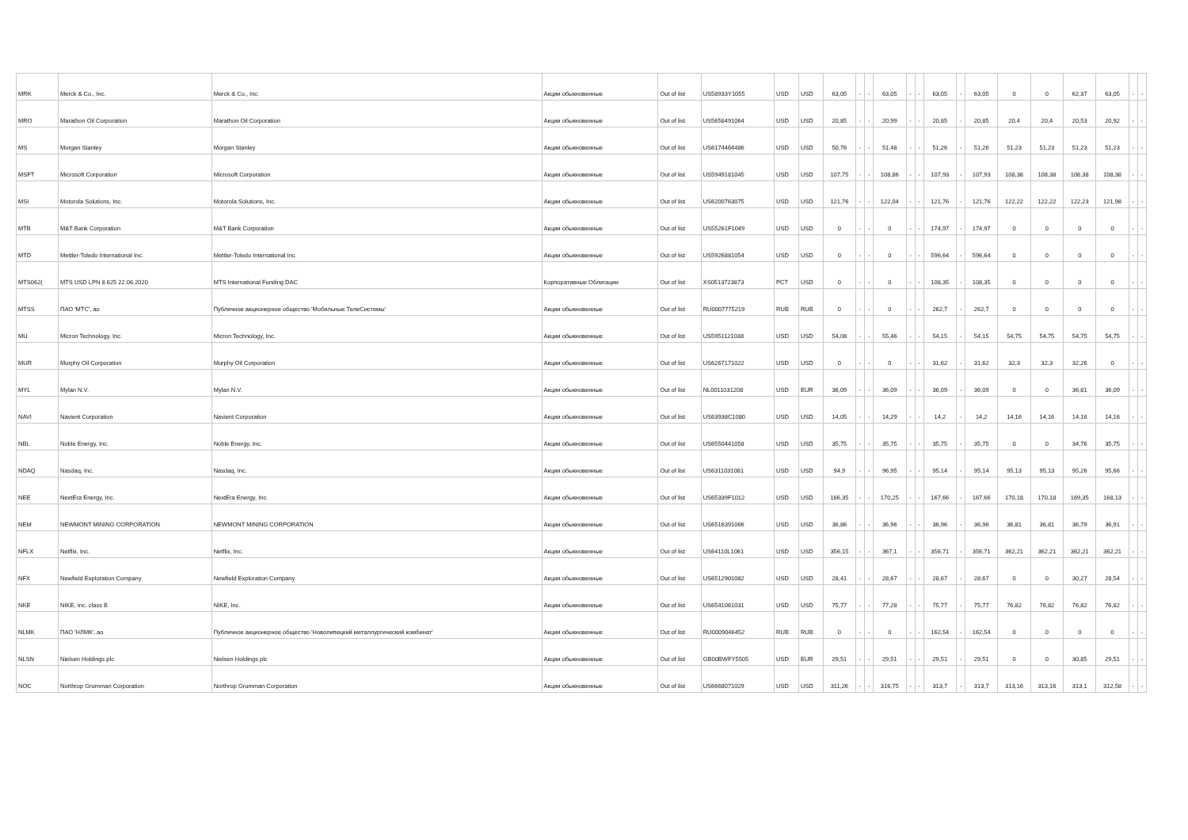| MRK | Merck & Co., Inc. | Merck & Co., Inc. | Акции обыкновенные | Out of list | US58933Y1055 | USD | USD | 63,05 | - | - | 63,05 | - | - | 63,05 | - | 63,05 | 0 | 0 | 62,37 | 63,05 | - | - |
| MRO | Marathon Oil Corporation | Marathon Oil Corporation | Акции обыкновенные | Out of list | US5658491064 | USD | USD | 20,85 | - | - | 20,99 | - | - | 20,85 | - | 20,85 | 20,4 | 20,4 | 20,53 | 20,92 | - | - |
| MS | Morgan Stanley | Morgan Stanley | Акции обыкновенные | Out of list | US6174464486 | USD | USD | 50,76 | - | - | 51,48 | - | - | 51,26 | - | 51,26 | 51,23 | 51,23 | 51,23 | 51,23 | - | - |
| MSFT | Microsoft Corporation | Microsoft Corporation | Акции обыкновенные | Out of list | US5949181045 | USD | USD | 107,75 | - | - | 108,86 | - | - | 107,93 | - | 107,93 | 108,38 | 108,38 | 108,38 | 108,38 | - | - |
| MSI | Motorola Solutions, Inc. | Motorola Solutions, Inc. | Акции обыкновенные | Out of list | US6200763075 | USD | USD | 121,76 | - | - | 122,04 | - | - | 121,76 | - | 121,76 | 122,22 | 122,22 | 122,23 | 121,98 | - | - |
| MTB | M&T Bank Corporation | M&T Bank Corporation | Акции обыкновенные | Out of list | US55261F1049 | USD | USD | 0 | - | - | 0 | - | - | 174,97 | - | 174,97 | 0 | 0 | 0 | 0 | - | - |
| MTD | Mettler-Toledo International Inc. | Mettler-Toledo International Inc. | Акции обыкновенные | Out of list | US5926881054 | USD | USD | 0 | - | - | 0 | - | - | 596,64 | - | 596,64 | 0 | 0 | 0 | 0 | - | - |
| MTS062( | MTS USD LPN 8.625 22.06.2020 | MTS International Funding DAC | Корпоративные Облигации | Out of list | XS0513723873 | PCT | USD | 0 | - | - | 0 | - | - | 108,35 | - | 108,35 | 0 | 0 | 0 | 0 | - | - |
| MTSS | ПАО 'МТС', ао | Публичное акционерное общество 'Мобильные ТелеСистемы' | Акции обыкновенные | Out of list | RU0007775219 | RUB | RUB | 0 | - | - | 0 | - | - | 262,7 | - | 262,7 | 0 | 0 | 0 | 0 | - | - |
| MU | Micron Technology, Inc. | Micron Technology, Inc. | Акции обыкновенные | Out of list | US5951121038 | USD | USD | 54,08 | - | - | 55,46 | - | - | 54,15 | - | 54,15 | 54,75 | 54,75 | 54,75 | 54,75 | - | - |
| MUR | Murphy Oil Corporation | Murphy Oil Corporation | Акции обыкновенные | Out of list | US6267171022 | USD | USD | 0 | - | - | 0 | - | - | 31,62 | - | 31,62 | 32,3 | 32,3 | 32,26 | 0 | - | - |
| MYL | Mylan N.V. | Mylan N.V. | Акции обыкновенные | Out of list | NL0011031208 | USD | EUR | 36,09 | - | - | 36,09 | - | - | 36,09 | - | 36,09 | 0 | 0 | 36,81 | 36,09 | - | - |
| NAVI | Navient Corporation | Navient Corporation | Акции обыкновенные | Out of list | US63938C1080 | USD | USD | 14,05 | - | - | 14,29 | - | - | 14,2 | - | 14,2 | 14,16 | 14,16 | 14,16 | 14,16 | - | - |
| NBL | Noble Energy, Inc. | Noble Energy, Inc. | Акции обыкновенные | Out of list | US6550441058 | USD | USD | 35,75 | - | - | 35,75 | - | - | 35,75 | - | 35,75 | 0 | 0 | 34,76 | 35,75 | - | - |
| NDAQ | Nasdaq, Inc. | Nasdaq, Inc. | Акции обыкновенные | Out of list | US6311031081 | USD | USD | 94,9 | - | - | 96,95 | - | - | 95,14 | - | 95,14 | 95,13 | 95,13 | 95,26 | 95,66 | - | - |
| NEE | NextEra Energy, Inc. | NextEra Energy, Inc. | Акции обыкновенные | Out of list | US65339F1012 | USD | USD | 166,35 | - | - | 170,25 | - | - | 167,66 | - | 167,66 | 170,18 | 170,18 | 169,35 | 168,13 | - | - |
| NEM | NEWMONT MINING CORPORATION | NEWMONT MINING CORPORATION | Акции обыкновенные | Out of list | US6516391066 | USD | USD | 36,86 | - | - | 36,96 | - | - | 36,96 | - | 36,96 | 36,81 | 36,81 | 36,79 | 36,91 | - | - |
| NFLX | Netflix, Inc. | Netflix, Inc. | Акции обыкновенные | Out of list | US64110L1061 | USD | USD | 356,15 | - | - | 367,1 | - | - | 356,71 | - | 356,71 | 362,21 | 362,21 | 362,21 | 362,21 | - | - |
| NFX | Newfield Exploration Company | Newfield Exploration Company | Акции обыкновенные | Out of list | US6512901082 | USD | USD | 28,41 | - | - | 28,67 | - | - | 28,67 | - | 28,67 | 0 | 0 | 30,27 | 28,54 | - | - |
| NKE | NIKE, Inc. class B | NIKE, Inc. | Акции обыкновенные | Out of list | US6541061031 | USD | USD | 75,77 | - | - | 77,28 | - | - | 75,77 | - | 75,77 | 76,82 | 76,82 | 76,82 | 76,82 | - | - |
| NLMK | ПАО 'НЛМК', ао | Публичное акционерное общество 'Новолипецкий металлургический комбинат' | Акции обыкновенные | Out of list | RU0009046452 | RUB | RUB | 0 | - | - | 0 | - | - | 162,54 | - | 162,54 | 0 | 0 | 0 | 0 | - | - |
| NLSN | Nielsen Holdings plc | Nielsen Holdings plc | Акции обыкновенные | Out of list | GB00BWFY5505 | USD | EUR | 29,51 | - | - | 29,51 | - | - | 29,51 | - | 29,51 | 0 | 0 | 30,85 | 29,51 | - | - |
| NOC | Northrop Grumman Corporation | Northrop Grumman Corporation | Акции обыкновенные | Out of list | US6668071029 | USD | USD | 311,26 | - | - | 316,75 | - | - | 313,7 | - | 313,7 | 313,16 | 313,16 | 313,1 | 312,58 | - | - |